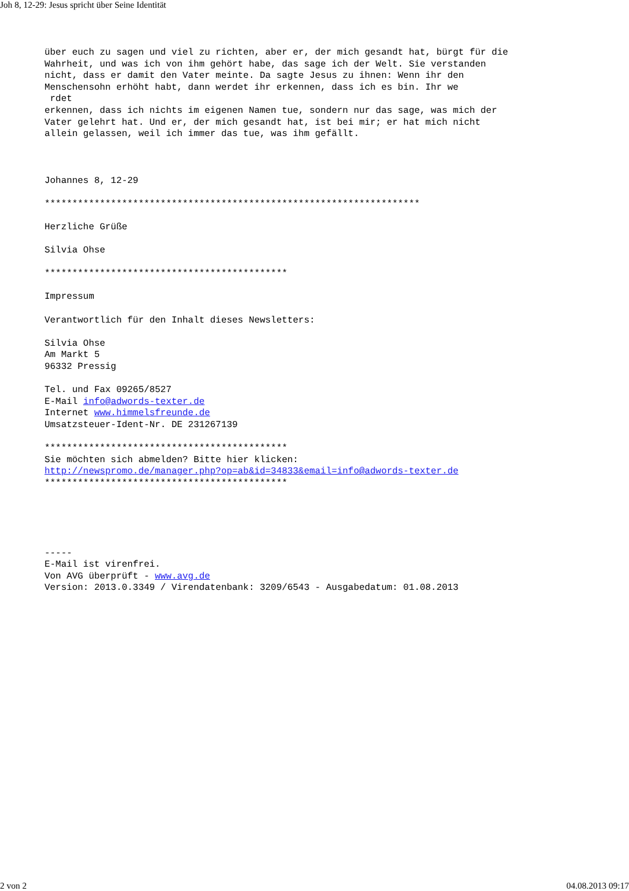Joh 8, 12-29: Jesus spricht über Seine Identität
über euch zu sagen und viel zu richten, aber er, der mich gesandt hat, bürgt für die
Wahrheit, und was ich von ihm gehört habe, das sage ich der Welt. Sie verstanden
nicht, dass er damit den Vater meinte. Da sagte Jesus zu ihnen: Wenn ihr den
Menschensohn erhöht habt, dann werdet ihr erkennen, dass ich es bin. Ihr we
 rdet
erkennen, dass ich nichts im eigenen Namen tue, sondern nur das sage, was mich der
Vater gelehrt hat. Und er, der mich gesandt hat, ist bei mir; er hat mich nicht
allein gelassen, weil ich immer das tue, was ihm gefällt.



Johannes 8, 12-29

********************************************************************

Herzliche Grüße

Silvia Ohse

********************************************

Impressum

Verantwortlich für den Inhalt dieses Newsletters:

Silvia Ohse
Am Markt 5
96332 Pressig

Tel. und Fax 09265/8527
E-Mail info@adwords-texter.de
Internet www.himmelsfreunde.de
Umsatzsteuer-Ident-Nr. DE 231267139

********************************************
Sie möchten sich abmelden? Bitte hier klicken:
http://newspromo.de/manager.php?op=ab&id=34833&email=info@adwords-texter.de
********************************************





-----
E-Mail ist virenfrei.
Von AVG überprüft - www.avg.de
Version: 2013.0.3349 / Virendatenbank: 3209/6543 - Ausgabedatum: 01.08.2013
2 von 2 04.08.2013 09:17